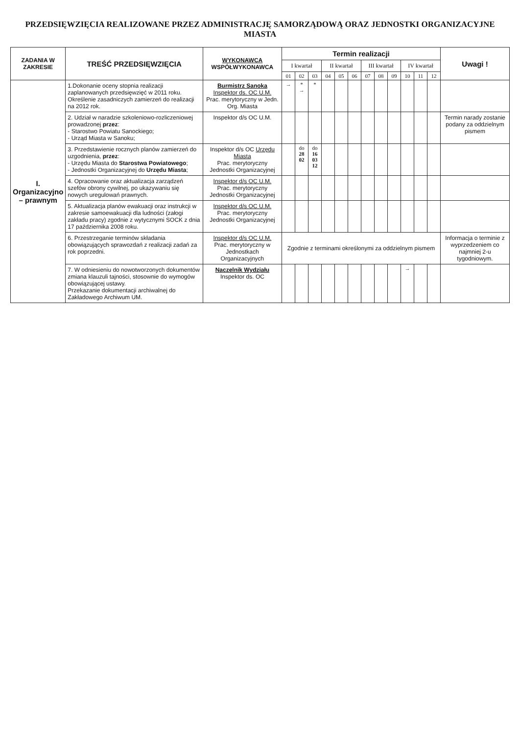PRZEDSIĘWZIĘCIA REALIZOWANE PRZEZ ADMINISTRACJĘ SAMORZĄDOWĄ ORAZ JEDNOSTKI ORGANIZACYJNE MIASTA
| ZADANIA W ZAKRESIE | TREŚĆ PRZEDSIĘWZIĘCIA | WYKONAWCA WSPÓŁWYKONAWCA | Termin realizacji | | | | | | | | | | | | Uwagi ! |
| --- | --- | --- | --- | --- | --- | --- | --- | --- | --- | --- | --- | --- | --- | --- | --- |
| | | | I kwartał | | | II kwartał | | | III kwartał | | | IV kwartał | | | |
| | | | 01 | 02 | 03 | 04 | 05 | 06 | 07 | 08 | 09 | 10 | 11 | 12 | |
| I. Organizacyjno – prawnym | 1.Dokonanie oceny stopnia realizacji zaplanowanych przedsięwzięć w 2011 roku. Określenie zasadniczych zamierzeń do realizacji na 2012 rok. | Burmistrz Sanoka Inspektor ds. OC U.M. Prac. merytoryczny w Jedn. Org. Miasta | → | * → | * | | | | | | | | | | |
| | 2. Udział w naradzie szkoleniowo-rozliczeniowej prowadzonej przez : - Starostwo Powiatu Sanockiego; - Urząd Miasta w Sanoku; | Inspektor d/s OC U.M. | | | | | | | | | | | | | Termin narady zostanie podany za oddzielnym pismem |
| | 3. Przedstawienie rocznych planów zamierzeń do uzgodnienia, przez : - Urzędu Miasta do Starostwa Powiatowego ; - Jednostki Organizacyjnej do Urzędu Miasta ; | Inspektor d/s OC Urzędu Miasta Prac. merytoryczny Jednostki Organizacyjnej | | do 28 02 | do 16 03 12 | | | | | | | | | | |
| | 4. Opracowanie oraz aktualizacja zarządzeń szefów obrony cywilnej, po ukazywaniu się nowych uregulowań prawnych. | Inspektor d/s OC U.M. Prac. merytoryczny Jednostki Organizacyjnej | | | | | | | | | | | | | |
| | 5. Aktualizacja planów ewakuacji oraz instrukcji w zakresie samoewakuacji dla ludności (załogi zakładu pracy) zgodnie z wytycznymi SOCK z dnia 17 października 2008 roku. | Inspektor d/s OC U.M. Prac. merytoryczny Jednostki Organizacyjnej | | | | | | | | | | | | | |
| | 6. Przestrzeganie terminów składania obowiązujących sprawozdań z realizacji zadań za rok poprzedni. | Inspektor d/s OC U.M. Prac. merytoryczny w Jednostkach Organizacyjnych | Zgodnie z terminami określonymi za oddzielnym pismem | | | | | | | | | | | | Informacja o terminie z wyprzedzeniem co najmniej 2-u tygodniowym. |
| | 7. W odniesieniu do nowotworzonych dokumentów zmiana klauzuli tajności, stosownie do wymogów obowiązującej ustawy. Przekazanie dokumentacji archiwalnej do Zakładowego Archiwum UM. | Naczelnik Wydziału Inspektor ds. OC | | | | | | | | | | → | | | |